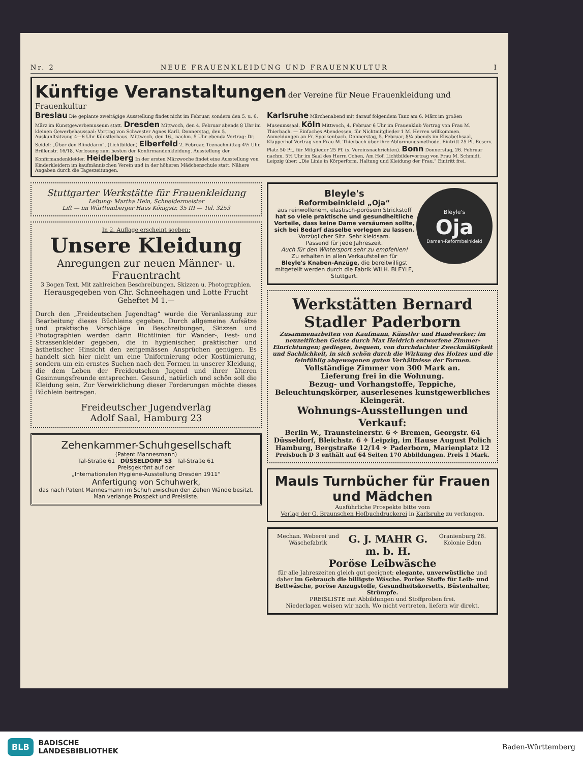Nr. 2 NEUE FRAUENKLEIDUNG UND FRAUENKULTUR I
Künftige Veranstaltungen
der Vereine für Neue Frauenkleidung und Frauenkultur
Breslau Die geplante zweitägige Ausstellung findet nicht im Februar, sondern den 5. u. 6. März im Kunstgewerbemuseum statt. Dresden Mittwoch, den 4. Februar abends 8 Uhr im kleinen Gewerbehaussaal: Vortrag von Schwester Agnes Karll. Donnerstag, den 5. Auskunftsitzung 4—6 Uhr Künstlerhaus. Mittwoch, den 16., nachm. 5 Uhr ebenda Vortrag: Dr. Seidel: „Über den Blinddarm“. (Lichtbilder.) Elberfeld 2. Februar, Teenachmittag 4½ Uhr, Brillenstr. 16/18. Verlosung zum besten der Konfirmandenkleidung. Ausstellung der Konfirmandenkleider. Heidelberg In der ersten Märzwoche findet eine Ausstellung von Kinderkleidern im kaufmännischen Verein und in der höheren Mädchenschule statt. Nähere Angaben durch die Tageszeitungen.
Karlsruhe Märchenabend mit darauf folgendem Tanz am 6. März im großen Museumssaal. Köln Mittwoch, 4. Februar 6 Uhr im Frauenklub Vortrag von Frau M. Thierbach. — Einfaches Abendessen, für Nichtmitglieder 1 M. Herren willkommen. Anmeldungen an Fr. Sporkenbach. Donnerstag, 5. Februar, 8¼ abends im Elisabethsaal, Klapperhof Vortrag von Frau M. Thierbach über ihre Abformungsmethode. Eintritt 25 Pf. Reserv. Platz 50 Pf., für Mitglieder 25 Pf. (s. Vereinsnachrichten). Bonn Donnerstag, 26. Februar nachm. 5½ Uhr im Saal des Herrn Cohen, Am Hof. Lichtbildervortrag von Frau M. Schmidt, Leipzig über: „Die Linie in Körperform, Haltung und Kleidung der Frau.“ Eintritt frei.
Stuttgarter Werkstätte für Frauenkleidung
Leitung: Martha Hein, Schneidermeister
Lift — im Württemberger Haus Königstr. 35 III — Tel. 3253
In 2. Auflage erscheint soeben:
Unsere Kleidung
Anregungen zur neuen Männer- u. Frauentracht
3 Bogen Text. Mit zahlreichen Beschreibungen, Skizzen u. Photographien.
Herausgegeben von Chr. Schneehagen und Lotte Frucht
Geheftet M 1.—
Durch den „Freideutschen Jugendtag“ wurde die Veranlassung zur Bearbeitung dieses Büchleins gegeben. Durch allgemeine Aufsätze und praktische Vorschläge in Beschreibungen, Skizzen und Photographien werden darin Richtlinien für Wander-, Fest- und Strassenkleider gegeben, die in hygienischer, praktischer und ästhetischer Hinsicht den zeitgemässen Ansprüchen genügen. Es handelt sich hier nicht um eine Uniformierung oder Kostümierung, sondern um ein ernstes Suchen nach den Formen in unserer Kleidung, die dem Leben der Freideutschen Jugend und ihrer älteren Gesinnungsfreunde entsprechen. Gesund, natürlich und schön soll die Kleidung sein. Zur Verwirklichung dieser Forderungen möchte dieses Büchlein beitragen.
Freideutscher Jugendverlag
Adolf Saal, Hamburg 23
Zehenkammer-Schuhgesellschaft
(Patent Mannesmann)
Tal-Straße 61 DÜSSELDORF 53 Tal-Straße 61
Preisgekrönt auf der
„Internationalen Hygiene-Ausstellung Dresden 1911“
Anfertigung von Schuhwerk,
das nach Patent Mannesmann im Schuh zwischen den Zehen Wände besitzt.
Man verlange Prospekt und Preisliste.
Bleyle's
Reformbeinkleid „Oja“
aus reinwollenem, elastisch-porösem Strickstoff
hat so viele praktische und gesundheitliche Vorteile, dass keine Dame versäumen sollte, sich bei Bedarf dasselbe vorlegen zu lassen.
Vorzüglicher Sitz. Sehr kleidsam.
Passend für jede Jahreszeit.
Auch für den Wintersport sehr zu empfehlen!
Zu erhalten in allen Verkaufstellen für
Bleyle's Knaben-Anzüge, die bereitwilligst mitgeteilt werden durch die Fabrik WILH. BLEYLE, Stuttgart.
Bleyle's
Oja
Damen-Reformbeinkleid
Werkstätten Bernard Stadler Paderborn
Zusammenarbeiten von Kaufmann, Künstler und Handwerker; im neuzeitlichen Geiste durch Max Heidrich entworfene Zimmer-Einrichtungen; gediegen, bequem, von durchdachter Zweckmäßigkeit und Sachlichkeit, in sich schön durch die Wirkung des Holzes und die feinfühlig abgewogenen guten Verhältnisse der Formen.
Vollständige Zimmer von 300 Mark an.
Lieferung frei in die Wohnung.
Bezug- und Vorhangstoffe, Teppiche, Beleuchtungskörper, auserlesenes kunstgewerbliches Kleingerät.
Wohnungs-Ausstellungen und Verkauf:
Berlin W., Traunsteinerstr. 6 ✧ Bremen, Georgstr. 64
Düsseldorf, Bleichstr. 6 ✧ Leipzig, im Hause August Polich
Hamburg, Bergstraße 12/14 ✧ Paderborn, Marienplatz 12
Preisbuch D 3 enthält auf 64 Seiten 170 Abbildungen. Preis 1 Mark.
Mauls Turnbücher für Frauen und Mädchen
Ausführliche Prospekte bitte vom
Verlag der G. Braunschen Hofbuchdruckerei in Karlsruhe zu verlangen.
Mechan. Weberei und Wäschefabrik G. J. MAHR G. m. b. H. Oranienburg 28. Kolonie Eden
Poröse Leibwäsche
für alle Jahreszeiten gleich gut geeignet; elegante, unverwüstliche und daher im Gebrauch die billigste Wäsche. Poröse Stoffe für Leib- und Bettwäsche, poröse Anzugstoffe, Gesundheitskorsetts, Büstenhalter, Strümpfe.
PREISLISTE mit Abbildungen und Stoffproben frei.
Niederlagen weisen wir nach. Wo nicht vertreten, liefern wir direkt.
BLB BADISCHE
LANDESBIBLIOTHEK
Baden-Württemberg